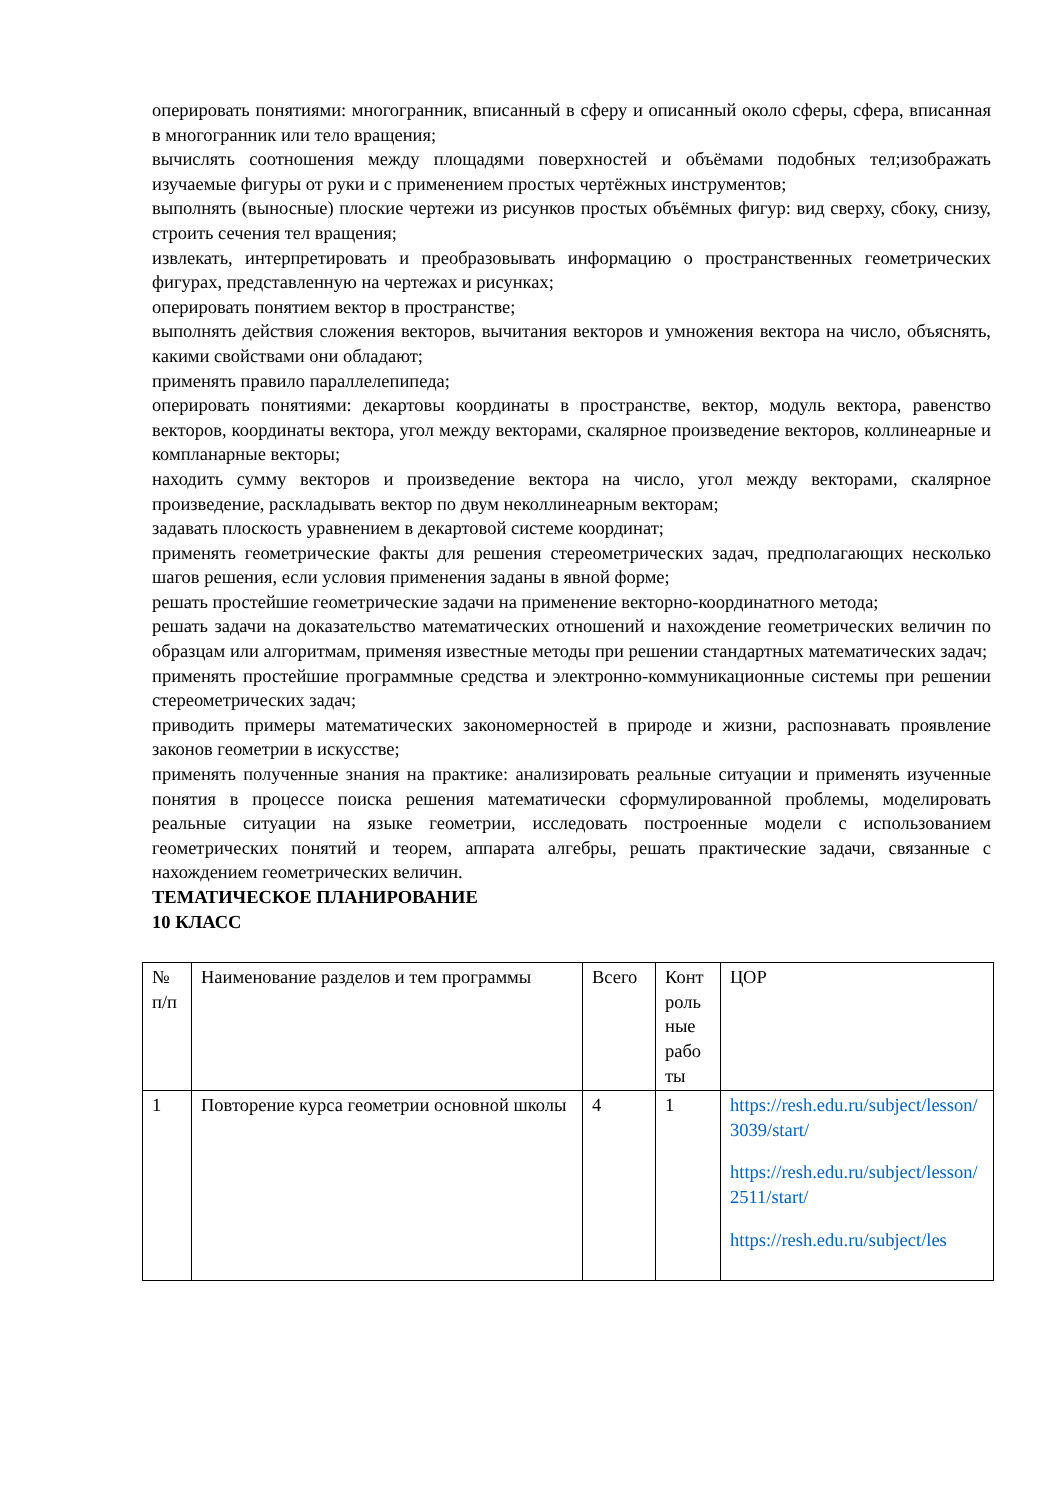оперировать понятиями: многогранник, вписанный в сферу и описанный около сферы, сфера, вписанная в многогранник или тело вращения;
вычислять соотношения между площадями поверхностей и объёмами подобных тел;изображать изучаемые фигуры от руки и с применением простых чертёжных инструментов;
выполнять (выносные) плоские чертежи из рисунков простых объёмных фигур: вид сверху, сбоку, снизу, строить сечения тел вращения;
извлекать, интерпретировать и преобразовывать информацию о пространственных геометрических фигурах, представленную на чертежах и рисунках;
оперировать понятием вектор в пространстве;
выполнять действия сложения векторов, вычитания векторов и умножения вектора на число, объяснять, какими свойствами они обладают;
применять правило параллелепипеда;
оперировать понятиями: декартовы координаты в пространстве, вектор, модуль вектора, равенство векторов, координаты вектора, угол между векторами, скалярное произведение векторов, коллинеарные и компланарные векторы;
находить сумму векторов и произведение вектора на число, угол между векторами, скалярное произведение, раскладывать вектор по двум неколлинеарным векторам;
задавать плоскость уравнением в декартовой системе координат;
применять геометрические факты для решения стереометрических задач, предполагающих несколько шагов решения, если условия применения заданы в явной форме;
решать простейшие геометрические задачи на применение векторно-координатного метода;
решать задачи на доказательство математических отношений и нахождение геометрических величин по образцам или алгоритмам, применяя известные методы при решении стандартных математических задач;
применять простейшие программные средства и электронно-коммуникационные системы при решении стереометрических задач;
приводить примеры математических закономерностей в природе и жизни, распознавать проявление законов геометрии в искусстве;
применять полученные знания на практике: анализировать реальные ситуации и применять изученные понятия в процессе поиска решения математически сформулированной проблемы, моделировать реальные ситуации на языке геометрии, исследовать построенные модели с использованием геометрических понятий и теорем, аппарата алгебры, решать практические задачи, связанные с нахождением геометрических величин.
ТЕМАТИЧЕСКОЕ ПЛАНИРОВАНИЕ
10 КЛАСС
| № п/п | Наименование разделов и тем программы | Всего | Конт роль ные рабо ты | ЦОР |
| --- | --- | --- | --- | --- |
| 1 | Повторение курса геометрии основной школы | 4 | 1 | https://resh.edu.ru/subject/lesson/3039/start/ https://resh.edu.ru/subject/lesson/2511/start/ https://resh.edu.ru/subject/les |